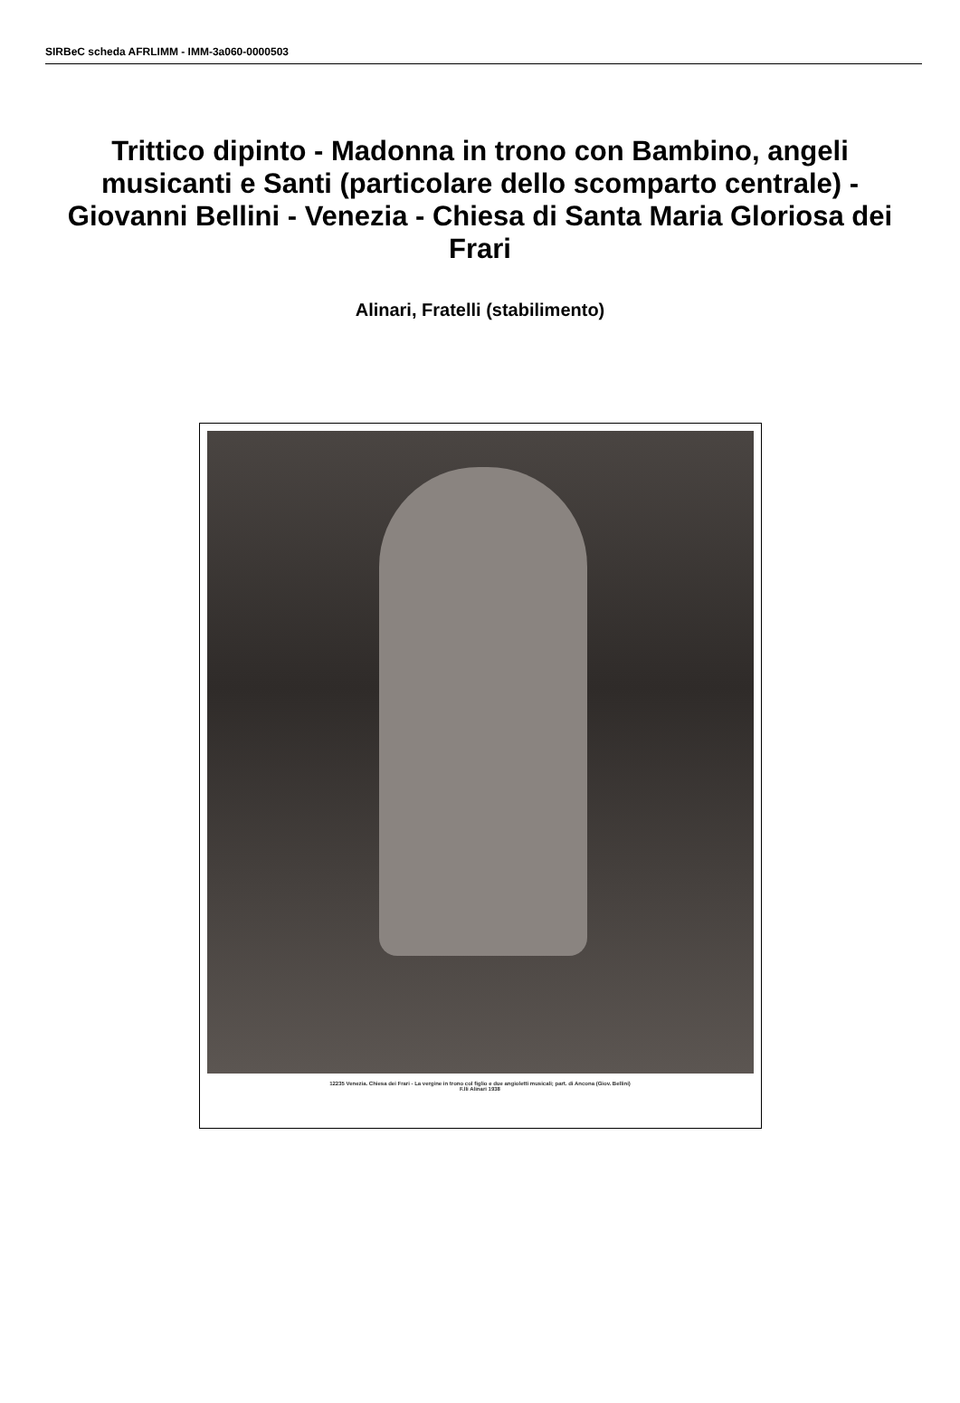SIRBeC scheda AFRLIMM - IMM-3a060-0000503
Trittico dipinto - Madonna in trono con Bambino, angeli musicanti e Santi (particolare dello scomparto centrale) - Giovanni Bellini - Venezia - Chiesa di Santa Maria Gloriosa dei Frari
Alinari, Fratelli (stabilimento)
12235 Venezia. Chiesa dei Frari - La vergine in trono col figlio e due angioletti musicali; part. di Ancona (Giov. Bellini)
F.lli Alinari 1938